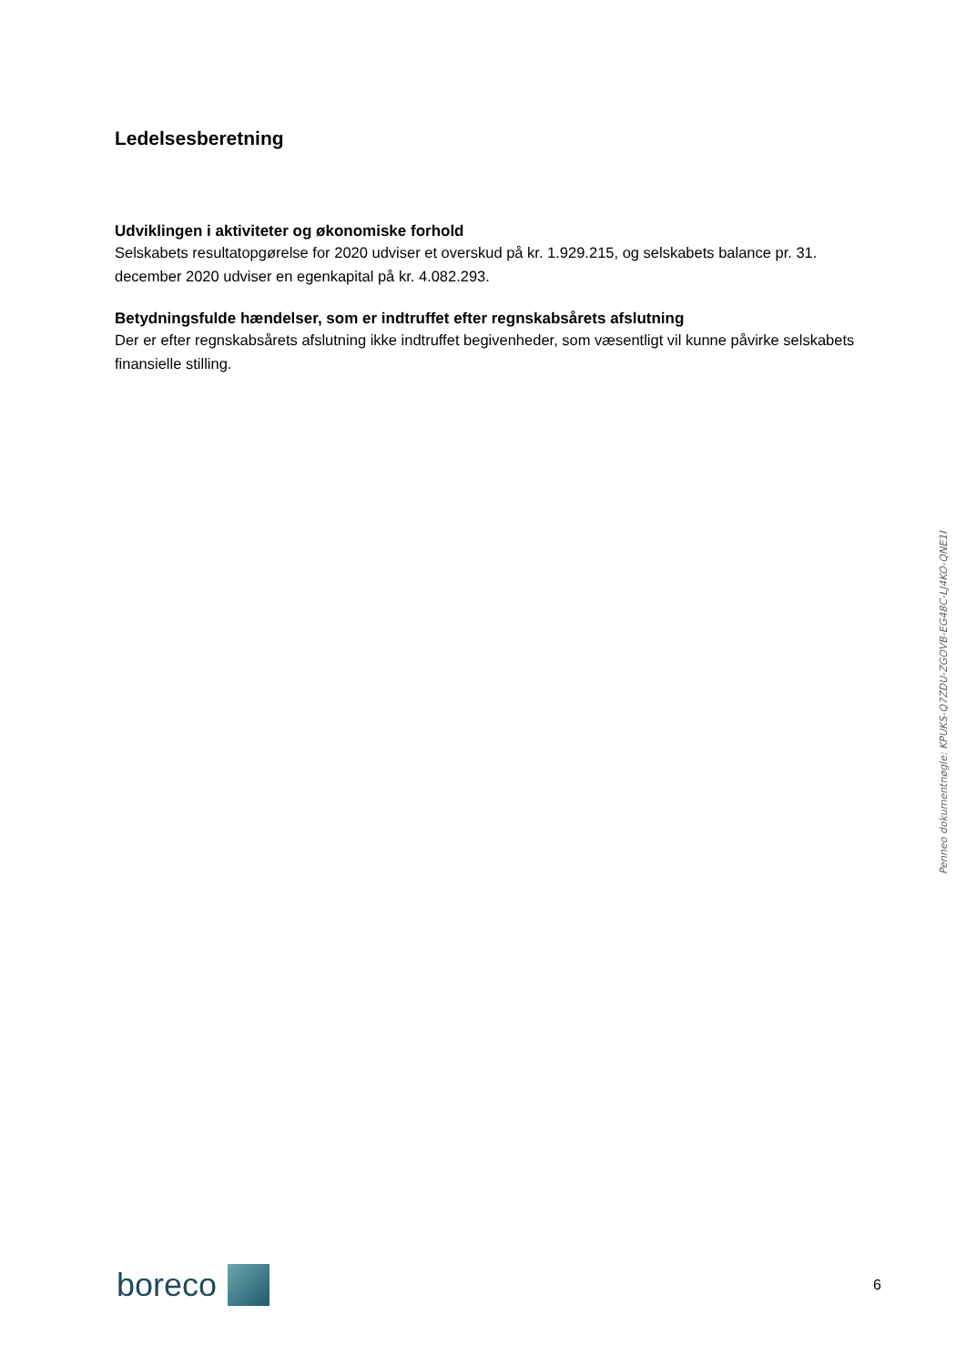Ledelsesberetning
Udviklingen i aktiviteter og økonomiske forhold
Selskabets resultatopgørelse for 2020 udviser et overskud på kr. 1.929.215, og selskabets balance pr. 31. december 2020 udviser en egenkapital på kr. 4.082.293.
Betydningsfulde hændelser, som er indtruffet efter regnskabsårets afslutning
Der er efter regnskabsårets afslutning ikke indtruffet begivenheder, som væsentligt vil kunne påvirke selskabets finansielle stilling.
Penneo dokumentnøgle: KPUKS-Q7ZDU-ZGOVB-EG48C-LJ4KO-QNE1I
boreco
6